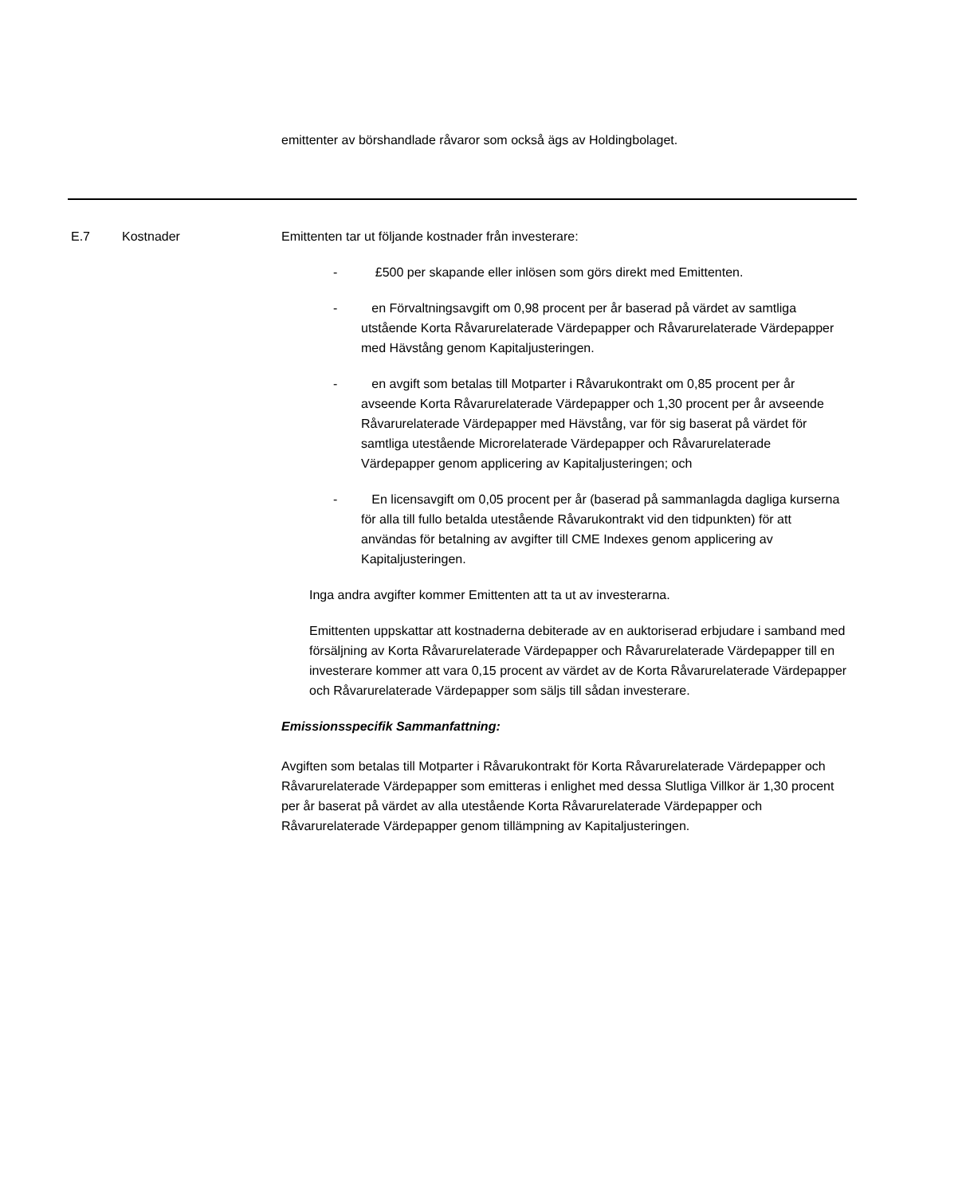emittenter av börshandlade råvaror som också ägs av Holdingbolaget.
E.7 Kostnader Emittenten tar ut följande kostnader från investerare:
- £500 per skapande eller inlösen som görs direkt med Emittenten.
- en Förvaltningsavgift om 0,98 procent per år baserad på värdet av samtliga utstående Korta Råvarurelaterade Värdepapper och Råvarurelaterade Värdepapper med Hävstång genom Kapitaljusteringen.
- en avgift som betalas till Motparter i Råvarukontrakt om 0,85 procent per år avseende Korta Råvarurelaterade Värdepapper och 1,30 procent per år avseende Råvarurelaterade Värdepapper med Hävstång, var för sig baserat på värdet för samtliga utestående Microrelaterade Värdepapper och Råvarurelaterade Värdepapper genom applicering av Kapitaljusteringen; och
- En licensavgift om 0,05 procent per år (baserad på sammanlagda dagliga kurserna för alla till fullo betalda utestående Råvarukontrakt vid den tidpunkten) för att användas för betalning av avgifter till CME Indexes genom applicering av Kapitaljusteringen.
Inga andra avgifter kommer Emittenten att ta ut av investerarna.
Emittenten uppskattar att kostnaderna debiterade av en auktoriserad erbjudare i samband med försäljning av Korta Råvarurelaterade Värdepapper och Råvarurelaterade Värdepapper till en investerare kommer att vara 0,15 procent av värdet av de Korta Råvarurelaterade Värdepapper och Råvarurelaterade Värdepapper som säljs till sådan investerare.
Emissionsspecifik Sammanfattning:
Avgiften som betalas till Motparter i Råvarukontrakt för Korta Råvarurelaterade Värdepapper och Råvarurelaterade Värdepapper som emitteras i enlighet med dessa Slutliga Villkor är 1,30 procent per år baserat på värdet av alla utestående Korta Råvarurelaterade Värdepapper och Råvarurelaterade Värdepapper genom tillämpning av Kapitaljusteringen.